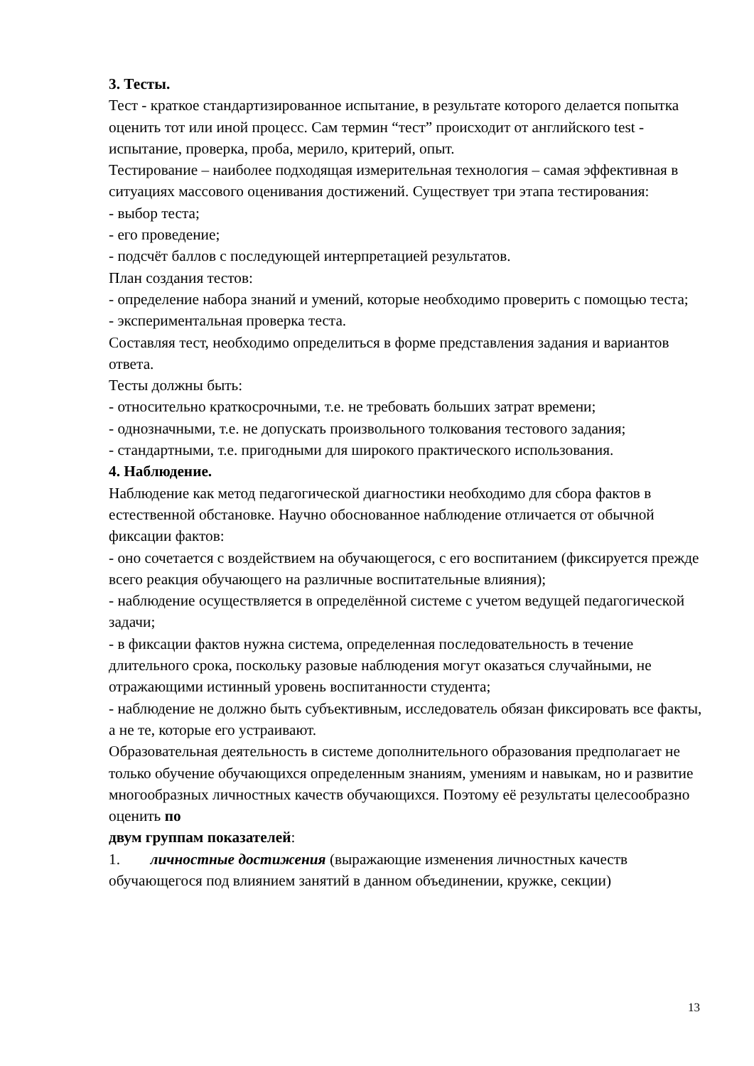3. Тесты.
Тест - краткое стандартизированное испытание, в результате которого делается попытка оценить тот или иной процесс. Сам термин “тест” происходит от английского test - испытание, проверка, проба, мерило, критерий, опыт.
Тестирование – наиболее подходящая измерительная технология – самая эффективная в ситуациях массового оценивания достижений. Существует три этапа тестирования:
- выбор теста;
- его проведение;
- подсчёт баллов с последующей интерпретацией результатов.
План создания тестов:
- определение набора знаний и умений, которые необходимо проверить с помощью теста;
- экспериментальная проверка теста.
Составляя тест, необходимо определиться в форме представления задания и вариантов ответа.
Тесты должны быть:
- относительно краткосрочными, т.е. не требовать больших затрат времени;
- однозначными, т.е. не допускать произвольного толкования тестового задания;
- стандартными, т.е. пригодными для широкого практического использования.
4. Наблюдение.
Наблюдение как метод педагогической диагностики необходимо для сбора фактов в естественной обстановке. Научно обоснованное наблюдение отличается от обычной фиксации фактов:
- оно сочетается с воздействием на обучающегося, с его воспитанием (фиксируется прежде всего реакция обучающего на различные воспитательные влияния);
- наблюдение осуществляется в определённой системе с учетом ведущей педагогической задачи;
- в фиксации фактов нужна система, определенная последовательность в течение длительного срока, поскольку разовые наблюдения могут оказаться случайными, не отражающими истинный уровень воспитанности студента;
- наблюдение не должно быть субъективным, исследователь обязан фиксировать все факты, а не те, которые его устраивают.
Образовательная деятельность в системе дополнительного образования предполагает не только обучение обучающихся определенным знаниям, умениям и навыкам, но и развитие многообразных личностных качеств обучающихся. Поэтому её результаты целесообразно оценить по
двум группам показателей:
1. личностные достижения (выражающие изменения личностных качеств обучающегося под влиянием занятий в данном объединении, кружке, секции)
13